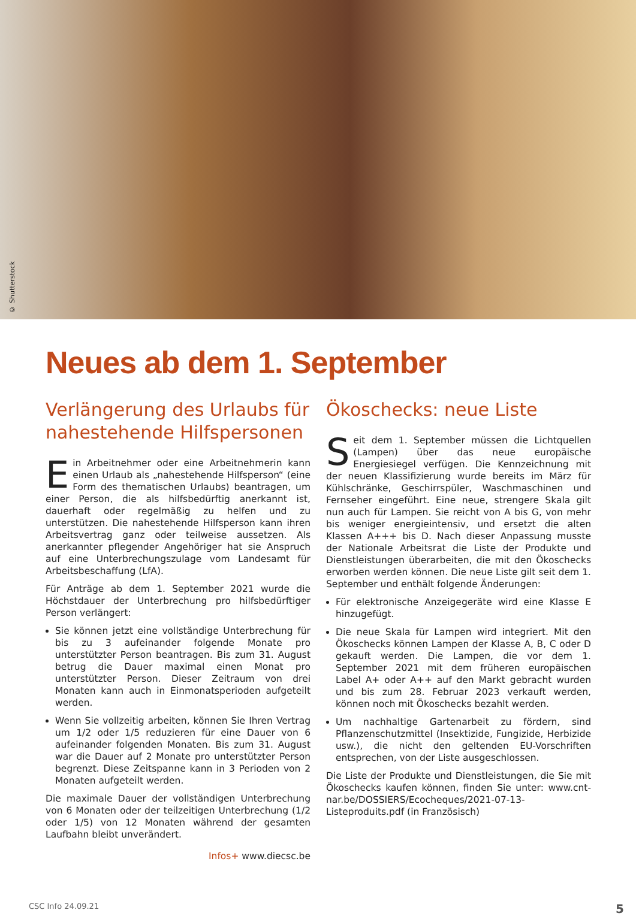© Shutterstock
Neues ab dem 1. September
Verlängerung des Urlaubs für nahestehende Hilfspersonen
Ein Arbeitnehmer oder eine Arbeitnehmerin kann einen Urlaub als „nahestehende Hilfsperson“ (eine Form des thematischen Urlaubs) beantragen, um einer Person, die als hilfsbedürftig anerkannt ist, dauerhaft oder regelmäßig zu helfen und zu unterstützen. Die nahestehende Hilfsperson kann ihren Arbeitsvertrag ganz oder teilweise aussetzen. Als anerkannter pflegender Angehöriger hat sie Anspruch auf eine Unterbrechungszulage vom Landesamt für Arbeitsbeschaffung (LfA).
Für Anträge ab dem 1. September 2021 wurde die Höchstdauer der Unterbrechung pro hilfsbedürftiger Person verlängert:
Sie können jetzt eine vollständige Unterbrechung für bis zu 3 aufeinander folgende Monate pro unterstützter Person beantragen. Bis zum 31. August betrug die Dauer maximal einen Monat pro unterstützter Person. Dieser Zeitraum von drei Monaten kann auch in Einmonatsperioden aufgeteilt werden.
Wenn Sie vollzeitig arbeiten, können Sie Ihren Vertrag um 1/2 oder 1/5 reduzieren für eine Dauer von 6 aufeinander folgenden Monaten. Bis zum 31. August war die Dauer auf 2 Monate pro unterstützter Person begrenzt. Diese Zeitspanne kann in 3 Perioden von 2 Monaten aufgeteilt werden.
Die maximale Dauer der vollständigen Unterbrechung von 6 Monaten oder der teilzeitigen Unterbrechung (1/2 oder 1/5) von 12 Monaten während der gesamten Laufbahn bleibt unverändert.
Infos+ www.diecsc.be
Ökoschecks: neue Liste
Seit dem 1. September müssen die Lichtquellen (Lampen) über das neue europäische Energiesiegel verfügen. Die Kennzeichnung mit der neuen Klassifizierung wurde bereits im März für Kühlschränke, Geschirrspüler, Waschmaschinen und Fernseher eingeführt. Eine neue, strengere Skala gilt nun auch für Lampen. Sie reicht von A bis G, von mehr bis weniger energieintensiv, und ersetzt die alten Klassen A+++ bis D. Nach dieser Anpassung musste der Nationale Arbeitsrat die Liste der Produkte und Dienstleistungen überarbeiten, die mit den Ökoschecks erworben werden können. Die neue Liste gilt seit dem 1. September und enthält folgende Änderungen:
Für elektronische Anzeigegeräte wird eine Klasse E hinzugefügt.
Die neue Skala für Lampen wird integriert. Mit den Ökoschecks können Lampen der Klasse A, B, C oder D gekauft werden. Die Lampen, die vor dem 1. September 2021 mit dem früheren europäischen Label A+ oder A++ auf den Markt gebracht wurden und bis zum 28. Februar 2023 verkauft werden, können noch mit Ökoschecks bezahlt werden.
Um nachhaltige Gartenarbeit zu fördern, sind Pflanzenschutzmittel (Insektizide, Fungizide, Herbizide usw.), die nicht den geltenden EU-Vorschriften entsprechen, von der Liste ausgeschlossen.
Die Liste der Produkte und Dienstleistungen, die Sie mit Ökoschecks kaufen können, finden Sie unter: www.cnt-nar.be/DOSSIERS/Ecocheques/2021-07-13-Listeproduits.pdf (in Französisch)
CSC Info 24.09.21 5